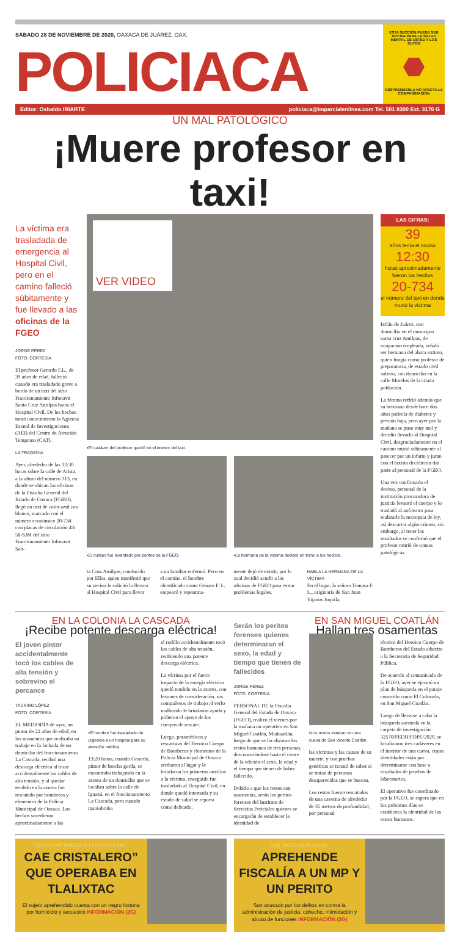SÁBADO 28 DE NOVIEMBRE DE 2020, OAXACA DE JUÁREZ, OAX.
POLICIACA
ESTA SECCIÓN PUEDE SER NOCIVA PARA LA SALUD MENTAL DE USTED Y LOS SUYOS
⬣
DESPRENDERLA NO AFECTA LA COMPAGINACIÓN
Editor: Osbaldo IRIARTE policiaca@imparcialenlinea.com Tel. 501 8300 Ext. 3176 G
UN MAL PATOLÓGICO
¡Muere profesor en taxi!
La víctima era trasladada de emergencia al Hospital Civil, pero en el camino falleció súbitamente y fue llevado a las oficinas de la FGEO
JORGE PÉREZ
FOTO: CORTESÍA
El profesor Gerardo F.L., de 39 años de edad, falleció cuando era trasladado grave a bordo de un taxi del sitio Fraccionamiento Infonavit Santa Cruz Amilpas hacia el Hospital Civil. De los hechos tomó conocimiento la Agencia Estatal de Investigaciones (AEI) del Centro de Atención Temprana (CAT).
LA TRAGEDIA
Ayer, alrededor de las 12:30 horas sobre la calle de Arista, a la altura del número 313, en donde se ubican las oficinas de la Fiscalía General del Estado de Oaxaca (FGEO), llegó un taxi de color azul con blanco, marcado con el número económico 20-734 con placas de circulación 43-58-SJM del sitio Fraccionamiento Infonavit San-
VER VIDEO
▪El cadáver del profesor quedó en el interior del taxi.
▪El cuerpo fue levantado por peritos de la FGEO.
▪La hermana de la víctima declaró en torno a los hechos.
ta Cruz Amilpas, conducido por Elías, quien manifestó que su vecina le solicitó la llevara al Hospital Civil para llevar
a un familiar enfermó. Pero en el camino, el hombre identificado como Genaro F. L. empeoró y repentina-
mente dejó de existir, por lo cual decidió acudir a las oficinas de FGEO para evitar problemas legales.
HABLA LA HERMANA DE LA VÍCTIMA
En el lugar, la señora Tomasa F. L., originaria de San Juan Vijanos Juquila,
LAS CIFRAS:
39
años tenía el occiso
12:30
horas aproximadamente fueron los hechos
20-734
el número del taxi en donde murió la víctima
Ixtlán de Juárez, con domicilio en el municipio santa cruz Amilpas, de ocupación empleada, señaló ser hermana del ahora extinto, quien fungía como profesor de preparatoria, de estado civil soltero, con domicilio en la calle Morelos de la citada población.
La fémina refirió además que su hermano desde hace dos años padecía de diabetes y presión baja, pero ayer por la mañana se puso muy mal y decidió llevarlo al Hospital Civil, desgraciadamente en el camino murió súbitamente al parecer por un infarto y junto con el taxista decidieron dar parte al personal de la FGEO.
Una vez confirmado el deceso, personal de la institución procuradora de justicia levantó el cuerpo y lo trasladó al anfiteatro para realizarle la necropsia de ley, así descartar algún crimen, sin embargo, al tener los resultados se confirmó que el profesor murió de causas patológicas.
EN LA COLONIA LA CASCADA
¡Recibe potente descarga eléctrica!
El joven pintor accidentalmente tocó los cables de alta tensión y sobrevino el percance
TAURINO LÓPEZ
FOTO: CORTESÍA
EL MEDIODÍA de ayer, un pintor de 22 años de edad, en los momentos que realizaba su trabajo en la fachada de un domicilio del fraccionamiento La Cascada, recibió una descarga eléctrica al tocar accidentalmente los cables de alta tensión, y al quedar tendido en la azotea fue rescatado por bomberos y elementos de la Policía Municipal de Oaxaca. Los hechos sucedieron aproximadamente a las
▪El hombre fue trasladado de urgencia a un hospital para su atención médica.
13:20 horas, cuando Gerardo, pintor de brocha gorda, se encontraba trabajando en la azotea de un domicilio que se localiza sobre la calle de Iguazú, en el fraccionamiento La Cascada, pero cuando maniobraba
el rodillo accidentalmente tocó los cables de alta tensión, recibiendo una potente descarga eléctrica.
La víctima por el fuerte impacto de la energía eléctrica quedó tendido en la azotea, con lesiones de consideración, sus compañeros de trabajo al verlo malherido le brindaron ayuda y pidieron el apoyo de los cuerpos de rescate.
Luego, paramédicos y rescatistas del Heroico Cuerpo de Bomberos y elementos de la Policía Municipal de Oaxaca arribaron al lugar y le brindaron los primeros auxilios a la víctima, enseguida fue trasladada al Hospital Civil, en donde quedó internada y su estado de salud se reporta como delicado.
Serán los peritos forenses quienes determinaran el sexo, la edad y tiempo que tienen de fallecidos
JORGE PÉREZ
FOTO: CORTESÍA
PERSONAL DE la Fiscalía General del Estado de Oaxaca (FGEO), realizó el viernes por la mañana un operativo en San Miguel Coatlán, Miahuatlán, luego de que se localizaran los restos humanos de tres personas, desconociéndose hasta el cierre de la edición el sexo, la edad y el tiempo que tienen de haber fallecido.
Debido a que los restos son osamentas, serán los peritos forenses del Instituto de Servicios Periciales quienes se encargarán de establecer la identidad de
EN SAN MIGUEL COATLÁN
Hallan tres osamentas
▪Los restos estaban en una cueva de San Vicente Coatlán.
las víctimas y las causas de su muerte, y con pruebas genéticas se tratará de saber si se tratan de personas desaparecidas que se buscan.
Los restos fueron rescatados de una caverna de alrededor de 35 metros de profundidad, por personal
técnico del Heroico Cuerpo de Bomberos del Estado adscrito a la Secretaria de Seguridad Pública.
De acuerdo al comunicado de la FGEO, ayer se ejecutó un plan de búsqueda en el paraje conocido como El Colorado, en San Miguel Coatlán.
Luego de llevarse a cabo la búsqueda asentada en la carpeta de investigación 32570/FEDH/FDPE/2020, se localizaron tres cadáveres en el interior de una cueva, cuyas identidades están por determinarse con base a resultados de pruebas de laboratorios.
El operativo fue coordinado por la FGEO, se espera que en los próximos días se establezca la identidad de los restos humanos.
QUISO INTIMIDAR A LOS POLICÍAS
CAE CRISTALERO” QUE OPERABA EN TLALIXTAC
El sujeto aprehendido cuenta con un negro historia por homicidio y secuestro INFORMACIÓN (2G)
SIN TREGUA ALGUNA
APREHENDE FISCALÍA A UN MP Y UN PERITO
Son acusado por los delitos en contra la administración de justicia, cohecho, intimidación y abuso de funciones INFORMACIÓN (3G)